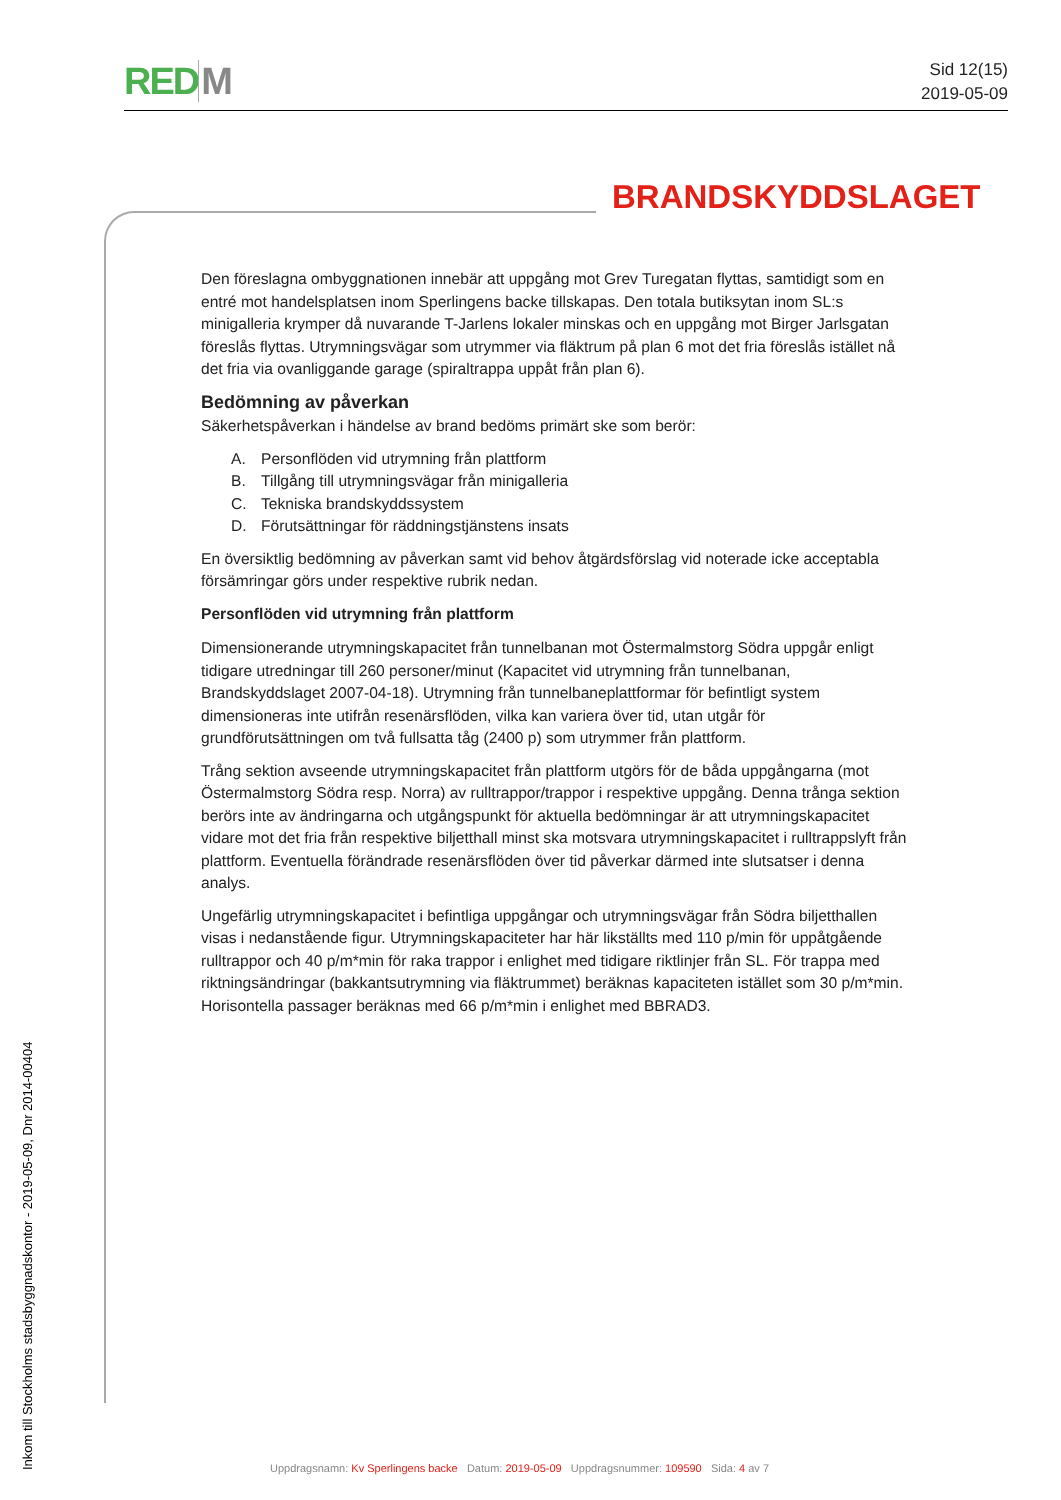REDM
Sid 12(15)
2019-05-09
BRANDSKYDDSLAGET
Inkom till Stockholms stadsbyggnadskontor - 2019-05-09, Dnr 2014-00404
Den föreslagna ombyggnationen innebär att uppgång mot Grev Turegatan flyttas, samtidigt som en entré mot handelsplatsen inom Sperlingens backe tillskapas. Den totala butiksytan inom SL:s minigalleria krymper då nuvarande T-Jarlens lokaler minskas och en uppgång mot Birger Jarlsgatan föreslås flyttas. Utrymningsvägar som utrymmer via fläktrum på plan 6 mot det fria föreslås istället nå det fria via ovanliggande garage (spiraltrappa uppåt från plan 6).
Bedömning av påverkan
Säkerhetspåverkan i händelse av brand bedöms primärt ske som berör:
A. Personflöden vid utrymning från plattform
B. Tillgång till utrymningsvägar från minigalleria
C. Tekniska brandskyddssystem
D. Förutsättningar för räddningstjänstens insats
En översiktlig bedömning av påverkan samt vid behov åtgärdsförslag vid noterade icke acceptabla försämringar görs under respektive rubrik nedan.
Personflöden vid utrymning från plattform
Dimensionerande utrymningskapacitet från tunnelbanan mot Östermalmstorg Södra uppgår enligt tidigare utredningar till 260 personer/minut (Kapacitet vid utrymning från tunnelbanan, Brandskyddslaget 2007-04-18). Utrymning från tunnelbaneplattformar för befintligt system dimensioneras inte utifrån resenärsflöden, vilka kan variera över tid, utan utgår för grundförutsättningen om två fullsatta tåg (2400 p) som utrymmer från plattform.
Trång sektion avseende utrymningskapacitet från plattform utgörs för de båda uppgångarna (mot Östermalmstorg Södra resp. Norra) av rulltrappor/trappor i respektive uppgång. Denna trånga sektion berörs inte av ändringarna och utgångspunkt för aktuella bedömningar är att utrymningskapacitet vidare mot det fria från respektive biljetthall minst ska motsvara utrymningskapacitet i rulltrappslyft från plattform. Eventuella förändrade resenärsflöden över tid påverkar därmed inte slutsatser i denna analys.
Ungefärlig utrymningskapacitet i befintliga uppgångar och utrymningsvägar från Södra biljetthallen visas i nedanstående figur. Utrymningskapaciteter har här likställts med 110 p/min för uppåtgående rulltrappor och 40 p/m*min för raka trappor i enlighet med tidigare riktlinjer från SL. För trappa med riktningsändringar (bakkantsutrymning via fläktrummet) beräknas kapaciteten istället som 30 p/m*min. Horisontella passager beräknas med 66 p/m*min i enlighet med BBRAD3.
Uppdragsnamn: Kv Sperlingens backe Datum: 2019-05-09 Uppdragsnummer: 109590 Sida: 4 av 7